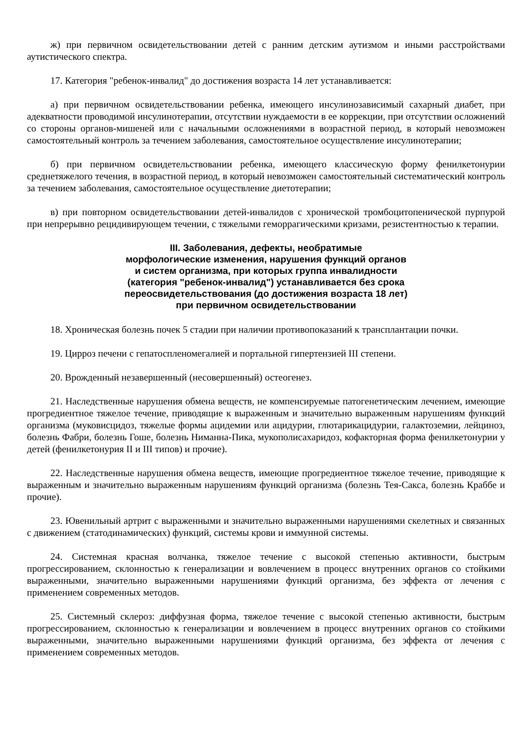ж) при первичном освидетельствовании детей с ранним детским аутизмом и иными расстройствами аутистического спектра.
17. Категория "ребенок-инвалид" до достижения возраста 14 лет устанавливается:
а) при первичном освидетельствовании ребенка, имеющего инсулинозависимый сахарный диабет, при адекватности проводимой инсулинотерапии, отсутствии нуждаемости в ее коррекции, при отсутствии осложнений со стороны органов-мишеней или с начальными осложнениями в возрастной период, в который невозможен самостоятельный контроль за течением заболевания, самостоятельное осуществление инсулинотерапии;
б) при первичном освидетельствовании ребенка, имеющего классическую форму фенилкетонурии среднетяжелого течения, в возрастной период, в который невозможен самостоятельный систематический контроль за течением заболевания, самостоятельное осуществление диетотерапии;
в) при повторном освидетельствовании детей-инвалидов с хронической тромбоцитопенической пурпурой при непрерывно рецидивирующем течении, с тяжелыми геморрагическими кризами, резистентностью к терапии.
III. Заболевания, дефекты, необратимые
морфологические изменения, нарушения функций органов
и систем организма, при которых группа инвалидности
(категория "ребенок-инвалид") устанавливается без срока
переосвидетельствования (до достижения возраста 18 лет)
при первичном освидетельствовании
18. Хроническая болезнь почек 5 стадии при наличии противопоказаний к трансплантации почки.
19. Цирроз печени с гепатоспленомегалией и портальной гипертензией III степени.
20. Врожденный незавершенный (несовершенный) остеогенез.
21. Наследственные нарушения обмена веществ, не компенсируемые патогенетическим лечением, имеющие прогредиентное тяжелое течение, приводящие к выраженным и значительно выраженным нарушениям функций организма (муковисцидоз, тяжелые формы ацидемии или ацидурии, глютарикацидурии, галактоземии, лейциноз, болезнь Фабри, болезнь Гоше, болезнь Ниманна-Пика, мукополисахаридоз, кофакторная форма фенилкетонурии у детей (фенилкетонурия II и III типов) и прочие).
22. Наследственные нарушения обмена веществ, имеющие прогредиентное тяжелое течение, приводящие к выраженным и значительно выраженным нарушениям функций организма (болезнь Тея-Сакса, болезнь Краббе и прочие).
23. Ювенильный артрит с выраженными и значительно выраженными нарушениями скелетных и связанных с движением (статодинамических) функций, системы крови и иммунной системы.
24. Системная красная волчанка, тяжелое течение с высокой степенью активности, быстрым прогрессированием, склонностью к генерализации и вовлечением в процесс внутренних органов со стойкими выраженными, значительно выраженными нарушениями функций организма, без эффекта от лечения с применением современных методов.
25. Системный склероз: диффузная форма, тяжелое течение с высокой степенью активности, быстрым прогрессированием, склонностью к генерализации и вовлечением в процесс внутренних органов со стойкими выраженными, значительно выраженными нарушениями функций организма, без эффекта от лечения с применением современных методов.